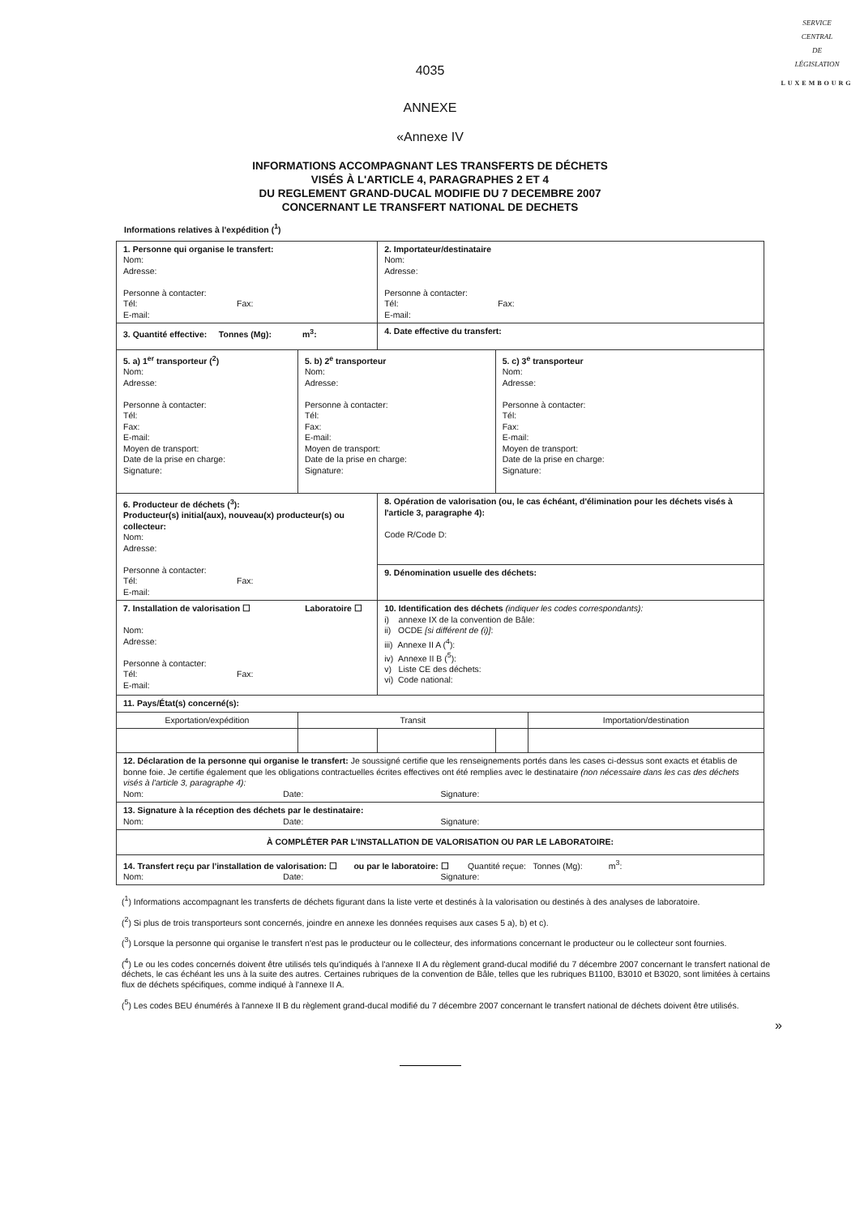SERVICE
CENTRAL
DE
LÉGISLATION
LUXEMBOURG
4035
ANNEXE
«Annexe IV
INFORMATIONS ACCOMPAGNANT LES TRANSFERTS DE DÉCHETS
VISÉS À L'ARTICLE 4, PARAGRAPHES 2 ET 4
DU REGLEMENT GRAND-DUCAL MODIFIE DU 7 DECEMBRE 2007
CONCERNANT LE TRANSFERT NATIONAL DE DECHETS
Informations relatives à l'expédition (<sup>1</sup>)
| 1. Personne qui organise le transfert: Nom: Adresse: Personne à contacter: Tél: Fax: E-mail: | | 2. Importateur/destinataire Nom: Adresse: Personne à contacter: Tél: Fax: E-mail: | | |
| 3. Quantité effective: Tonnes (Mg): m<sup>3</sup>: | | 4. Date effective du transfert: | | |
| 5. a) 1<sup>er</sup> transporteur (<sup>2</sup>) Nom: Adresse: Personne à contacter: Tél: Fax: E-mail: Moyen de transport: Date de la prise en charge: Signature: | 5. b) 2<sup>e</sup> transporteur Nom: Adresse: Personne à contacter: Tél: Fax: E-mail: Moyen de transport: Date de la prise en charge: Signature: | | 5. c) 3<sup>e</sup> transporteur Nom: Adresse: Personne à contacter: Tél: Fax: E-mail: Moyen de transport: Date de la prise en charge: Signature: | |
| 6. Producteur de déchets (<sup>3</sup>): Producteur(s) initial(aux), nouveau(x) producteur(s) ou collecteur: Nom: Adresse: Personne à contacter: Tél: Fax: E-mail: | | 8. Opération de valorisation (ou, le cas échéant, d'élimination pour les déchets visés à l'article 3, paragraphe 4): Code R/Code D: | | |
| | | 9. Dénomination usuelle des déchets: | | |
| 7. Installation de valorisation ☐ Laboratoire ☐ Nom: Adresse: Personne à contacter: Tél: Fax: E-mail: | | 10. Identification des déchets (indiquer les codes correspondants): i) annexe IX de la convention de Bâle: ii) OCDE [si différent de (i)] : iii) Annexe II A (<sup>4</sup>): iv) Annexe II B (<sup>5</sup>): v) Liste CE des déchets: vi) Code national: | | |
| 11. Pays/État(s) concerné(s): | | | | |
| Exportation/expédition | Transit | | | Importation/destination |
| 12. Déclaration de la personne qui organise le transfert: Je soussigné certifie que les renseignements portés dans les cases ci-dessus sont exacts et établis de bonne foie. Je certifie également que les obligations contractuelles écrites effectives ont été remplies avec le destinataire (non nécessaire dans les cas des déchets visés à l'article 3, paragraphe 4): Nom: Date: Signature: | | | | |
| 13. Signature à la réception des déchets par le destinataire: Nom: Date: Signature: | | | | |
| À COMPLÉTER PAR L'INSTALLATION DE VALORISATION OU PAR LE LABORATOIRE: | | | | |
| 14. Transfert reçu par l'installation de valorisation: ☐ ou par le laboratoire: ☐ Quantité reçue: Tonnes (Mg): m<sup>3</sup>: Nom: Date: Signature: | | | | |
(<sup>1</sup>) Informations accompagnant les transferts de déchets figurant dans la liste verte et destinés à la valorisation ou destinés à des analyses de laboratoire.
(<sup>2</sup>) Si plus de trois transporteurs sont concernés, joindre en annexe les données requises aux cases 5 a), b) et c).
(<sup>3</sup>) Lorsque la personne qui organise le transfert n'est pas le producteur ou le collecteur, des informations concernant le producteur ou le collecteur sont fournies.
(<sup>4</sup>) Le ou les codes concernés doivent être utilisés tels qu'indiqués à l'annexe II A du règlement grand-ducal modifié du 7 décembre 2007 concernant le transfert national de déchets, le cas échéant les uns à la suite des autres. Certaines rubriques de la convention de Bâle, telles que les rubriques B1100, B3010 et B3020, sont limitées à certains flux de déchets spécifiques, comme indiqué à l'annexe II A.
(<sup>5</sup>) Les codes BEU énumérés à l'annexe II B du règlement grand-ducal modifié du 7 décembre 2007 concernant le transfert national de déchets doivent être utilisés.
»